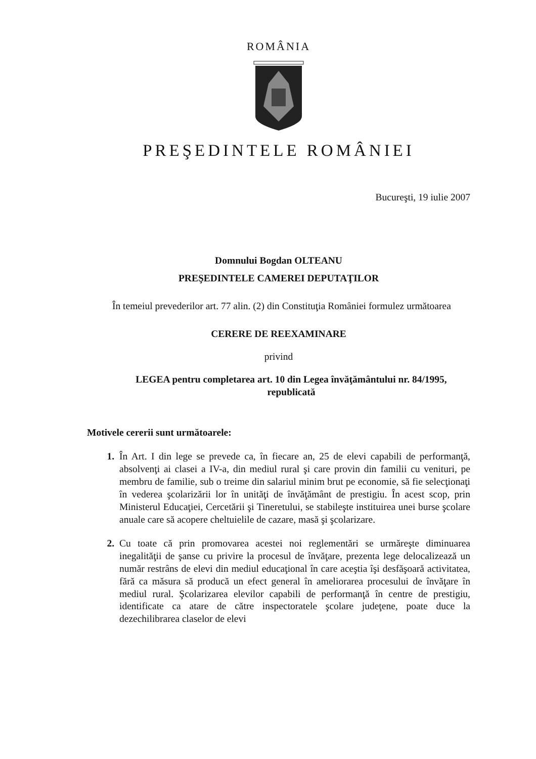ROMÂNIA
PREŞEDINTELE ROMÂNIEI
Bucureşti, 19 iulie 2007
Domnului Bogdan OLTEANU
PREŞEDINTELE CAMEREI DEPUTAŢILOR
În temeiul prevederilor art. 77 alin. (2) din Constituţia României formulez următoarea
CERERE DE REEXAMINARE
privind
LEGEA pentru completarea art. 10 din Legea învăţământului nr. 84/1995, republicată
Motivele cererii sunt următoarele:
1. În Art. I din lege se prevede ca, în fiecare an, 25 de elevi capabili de performanţă, absolvenţi ai clasei a IV-a, din mediul rural şi care provin din familii cu venituri, pe membru de familie, sub o treime din salariul minim brut pe economie, să fie selecţionaţi în vederea şcolarizării lor în unităţi de învăţământ de prestigiu. În acest scop, prin Ministerul Educaţiei, Cercetării şi Tineretului, se stabileşte instituirea unei burse şcolare anuale care să acopere cheltuielile de cazare, masă şi şcolarizare.
2. Cu toate că prin promovarea acestei noi reglementări se urmăreşte diminuarea inegalităţii de şanse cu privire la procesul de învăţare, prezenta lege delocalizează un număr restrâns de elevi din mediul educaţional în care aceştia îşi desfăşoară activitatea, fără ca măsura să producă un efect general în ameliorarea procesului de învăţare în mediul rural. Şcolarizarea elevilor capabili de performanţă în centre de prestigiu, identificate ca atare de către inspectoratele şcolare judeţene, poate duce la dezechilibrarea claselor de elevi